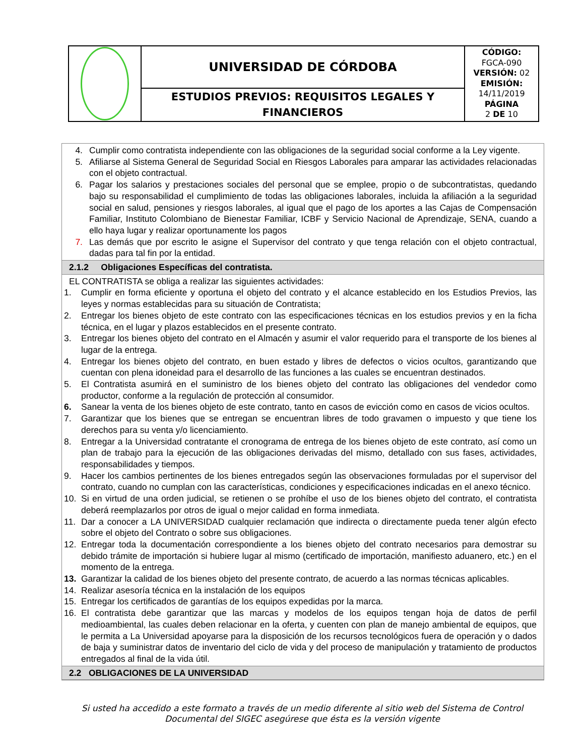| | UNIVERSIDAD DE CÓRDOBA | CÓDIGO: FGCA-090 VERSIÓN: 02 EMISIÓN: 14/11/2019 PÁGINA 2 DE 10 |
| | ESTUDIOS PREVIOS: REQUISITOS LEGALES Y FINANCIEROS | |
4. Cumplir como contratista independiente con las obligaciones de la seguridad social conforme a la Ley vigente.
5. Afiliarse al Sistema General de Seguridad Social en Riesgos Laborales para amparar las actividades relacionadas con el objeto contractual.
6. Pagar los salarios y prestaciones sociales del personal que se emplee, propio o de subcontratistas, quedando bajo su responsabilidad el cumplimiento de todas las obligaciones laborales, incluida la afiliación a la seguridad social en salud, pensiones y riesgos laborales, al igual que el pago de los aportes a las Cajas de Compensación Familiar, Instituto Colombiano de Bienestar Familiar, ICBF y Servicio Nacional de Aprendizaje, SENA, cuando a ello haya lugar y realizar oportunamente los pagos
7. Las demás que por escrito le asigne el Supervisor del contrato y que tenga relación con el objeto contractual, dadas para tal fin por la entidad.
2.1.2 Obligaciones Específicas del contratista.
EL CONTRATISTA se obliga a realizar las siguientes actividades:
1. Cumplir en forma eficiente y oportuna el objeto del contrato y el alcance establecido en los Estudios Previos, las leyes y normas establecidas para su situación de Contratista;
2. Entregar los bienes objeto de este contrato con las especificaciones técnicas en los estudios previos y en la ficha técnica, en el lugar y plazos establecidos en el presente contrato.
3. Entregar los bienes objeto del contrato en el Almacén y asumir el valor requerido para el transporte de los bienes al lugar de la entrega.
4. Entregar los bienes objeto del contrato, en buen estado y libres de defectos o vicios ocultos, garantizando que cuentan con plena idoneidad para el desarrollo de las funciones a las cuales se encuentran destinados.
5. El Contratista asumirá en el suministro de los bienes objeto del contrato las obligaciones del vendedor como productor, conforme a la regulación de protección al consumidor.
6. Sanear la venta de los bienes objeto de este contrato, tanto en casos de evicción como en casos de vicios ocultos.
7. Garantizar que los bienes que se entregan se encuentran libres de todo gravamen o impuesto y que tiene los derechos para su venta y/o licenciamiento.
8. Entregar a la Universidad contratante el cronograma de entrega de los bienes objeto de este contrato, así como un plan de trabajo para la ejecución de las obligaciones derivadas del mismo, detallado con sus fases, actividades, responsabilidades y tiempos.
9. Hacer los cambios pertinentes de los bienes entregados según las observaciones formuladas por el supervisor del contrato, cuando no cumplan con las características, condiciones y especificaciones indicadas en el anexo técnico.
10. Si en virtud de una orden judicial, se retienen o se prohíbe el uso de los bienes objeto del contrato, el contratista deberá reemplazarlos por otros de igual o mejor calidad en forma inmediata.
11. Dar a conocer a LA UNIVERSIDAD cualquier reclamación que indirecta o directamente pueda tener algún efecto sobre el objeto del Contrato o sobre sus obligaciones.
12. Entregar toda la documentación correspondiente a los bienes objeto del contrato necesarios para demostrar su debido trámite de importación si hubiere lugar al mismo (certificado de importación, manifiesto aduanero, etc.) en el momento de la entrega.
13. Garantizar la calidad de los bienes objeto del presente contrato, de acuerdo a las normas técnicas aplicables.
14. Realizar asesoría técnica en la instalación de los equipos
15. Entregar los certificados de garantías de los equipos expedidas por la marca.
16. El contratista debe garantizar que las marcas y modelos de los equipos tengan hoja de datos de perfil medioambiental, las cuales deben relacionar en la oferta, y cuenten con plan de manejo ambiental de equipos, que le permita a La Universidad apoyarse para la disposición de los recursos tecnológicos fuera de operación y o dados de baja y suministrar datos de inventario del ciclo de vida y del proceso de manipulación y tratamiento de productos entregados al final de la vida útil.
2.2 OBLIGACIONES DE LA UNIVERSIDAD
Si usted ha accedido a este formato a través de un medio diferente al sitio web del Sistema de Control Documental del SIGEC asegúrese que ésta es la versión vigente